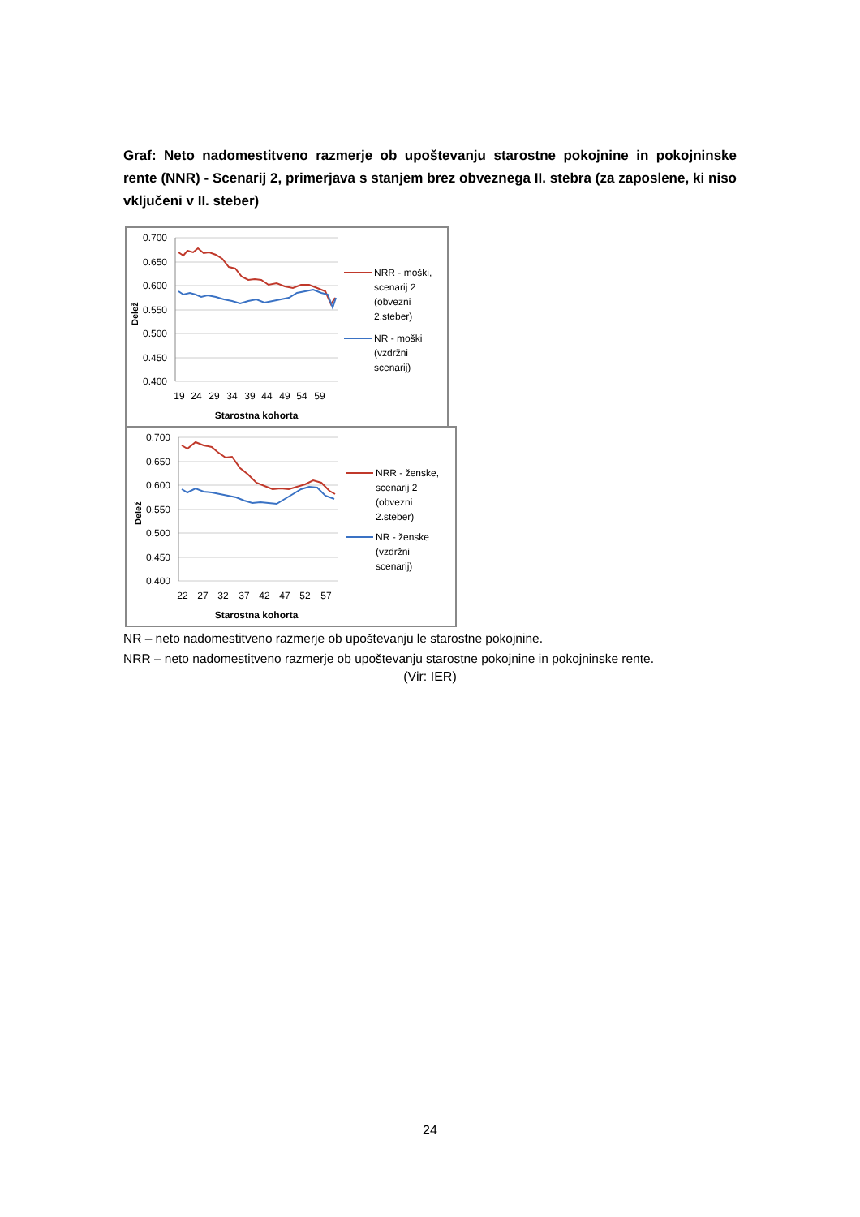Graf: Neto nadomestitveno razmerje ob upoštevanju starostne pokojnine in pokojninske rente (NNR) - Scenarij 2, primerjava s stanjem brez obveznega II. stebra (za zaposlene, ki niso vključeni v II. steber)
0.700
0.650
0.600
0.550
0.500
0.450
0.400
Delež
19
24
29
34
39
44
49
54
59
Starostna kohorta
NRR - moški,
scenarij 2
(obvezni
2.steber)
NR - moški
(vzdržni
scenarij)
0.700
0.650
0.600
0.550
0.500
0.450
0.400
Delež
22
27
32
37
42
47
52
57
Starostna kohorta
NRR - ženske,
scenarij 2
(obvezni
2.steber)
NR - ženske
(vzdržni
scenarij)
NR – neto nadomestitveno razmerje ob upoštevanju le starostne pokojnine.
NRR – neto nadomestitveno razmerje ob upoštevanju starostne pokojnine in pokojninske rente.
(Vir: IER)
24